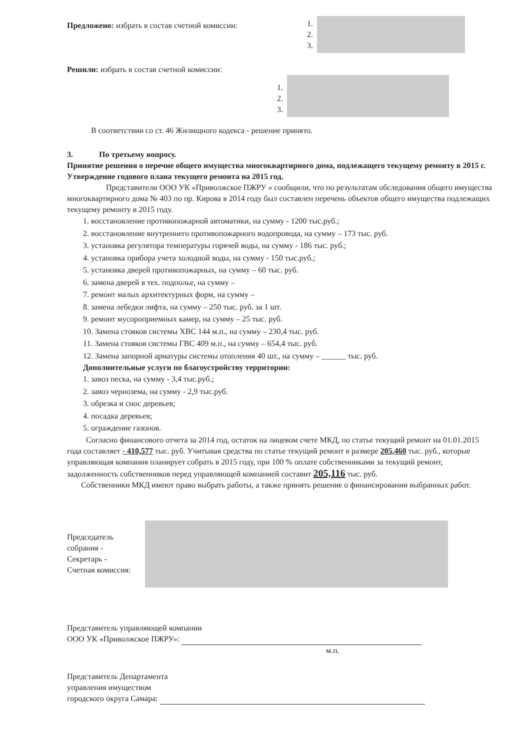Предложено: избрать в состав счетной комиссии:
1.
2.
3.
Решили: избрать в состав счетной комиссии:
1.
2.
3.
В соответствии со ст. 46 Жилищного кодекса - решение принято.
3. По третьему вопросу.
Принятие решения о перечне общего имущества многоквартирного дома, подлежащего текущему ремонту в 2015 г. Утверждение годового плана текущего ремонта на 2015 год.
Представители ООО УК «Приволжское ПЖРУ » сообщили, что по результатам обследования общего имущества многоквартирного дома № 403 по пр. Кирова в 2014 году был составлен перечень объектов общего имущества подлежащих текущему ремонту в 2015 году.
1. восстановление противопожарной автоматики, на сумму - 1200 тыс.руб.;
2. восстановление внутреннего противопожарного водопровода, на сумму – 173 тыс. руб.
3. установка регулятора температуры горячей воды, на сумму - 186 тыс. руб.;
4. установка прибора учета холодной воды, на сумму - 150 тыс.руб.;
5. установка дверей противопожарных, на сумму – 60 тыс. руб.
6. замена дверей в тех. подполье, на сумму –
7. ремонт малых архитектурных форм, на сумму –
8. замена лебедки лифта, на сумму – 250 тыс. руб. за 1 шт.
9. ремонт мусороприемных камер, на сумму – 25 тыс. руб.
10. Замена стояков системы ХВС 144 м.п., на сумму – 230,4 тыс. руб.
11. Замена стояков системы ГВС 409 м.п., на сумму – 654,4 тыс. руб.
12. Замена запорной арматуры системы отопления 40 шт., на сумму – ______ тыс. руб.
Дополнительные услуги по благоустройству территории:
1. завоз песка, на сумму - 3,4 тыс.руб.;
2. завоз чернозема, на сумму - 2,9 тыс.руб.
3. обрезка и снос деревьев;
4. посадка деревьев;
5. ограждение газонов.
Согласно финансового отчета за 2014 год, остаток на лицевом счете МКД, по статье текущий ремонт на 01.01.2015 года составляет - 410,577 тыс. руб. Учитывая средства по статье текущий ремонт в размере 205,460 тыс. руб., которые управляющая компания планирует собрать в 2015 году, при 100 % оплате собственниками за текущий ремонт, задолженность собственников перед управляющей компанией составит 205,116 тыс. руб.
Собственники МКД имеют право выбрать работы, а также принять решение о финансировании выбранных работ.
Председатель собрания -
Секретарь -
Счетная комиссия:
Представитель управляющей компании
ООО УК «Приволжское ПЖРУ»:
м.п.
Представитель Департамента
управления имуществом
городского округа Самара: